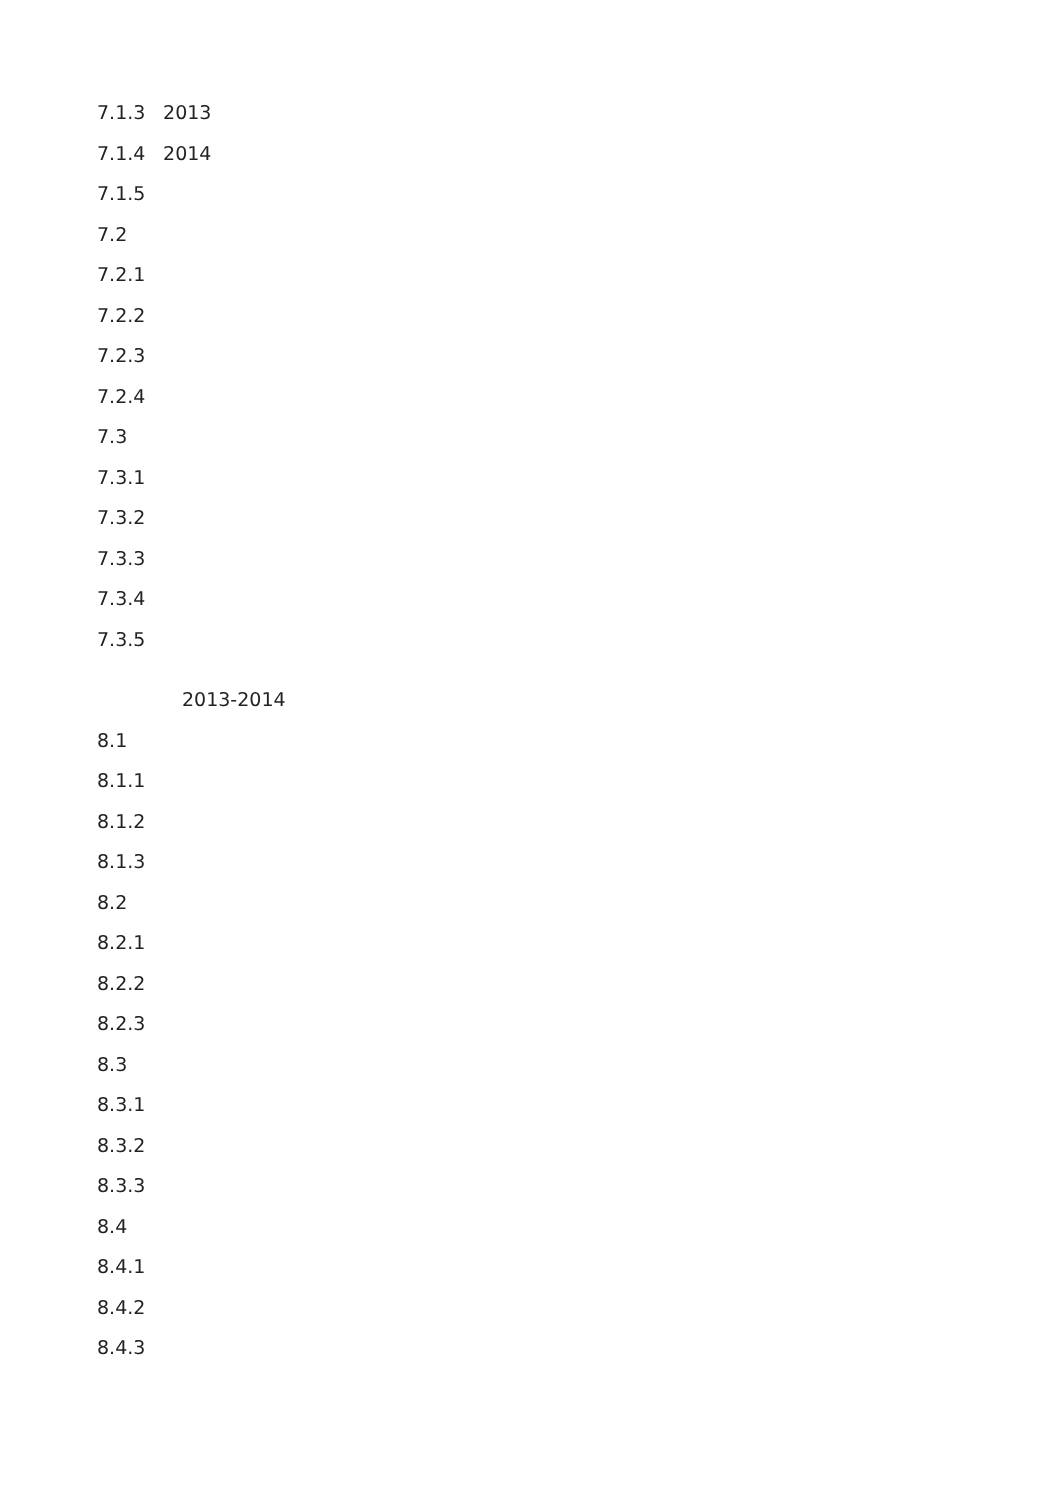7.1.3 2013
7.1.4 2014
7.1.5
7.2
7.2.1
7.2.2
7.2.3
7.2.4
7.3
7.3.1
7.3.2
7.3.3
7.3.4
7.3.5
2013-2014
8.1
8.1.1
8.1.2
8.1.3
8.2
8.2.1
8.2.2
8.2.3
8.3
8.3.1
8.3.2
8.3.3
8.4
8.4.1
8.4.2
8.4.3